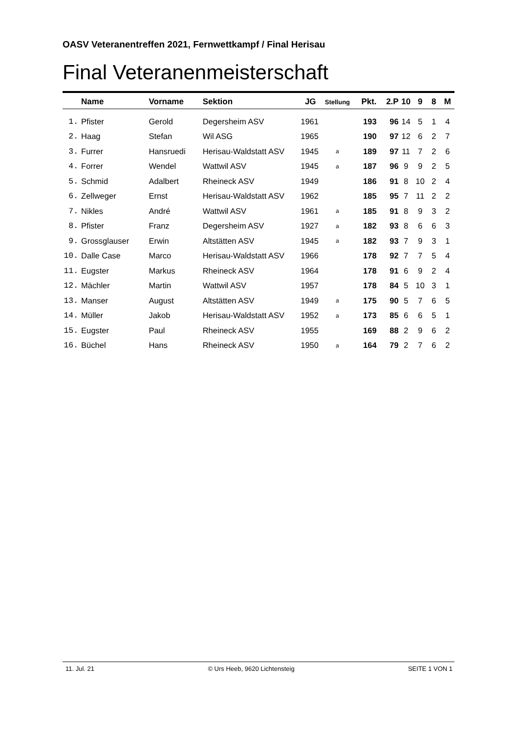OASV Veteranentreffen 2021, Fernwettkampf / Final Herisau
Final Veteranenmeisterschaft
| | Name | Vorname | Sektion | JG | Stellung | Pkt. | 2.P | 10 | 9 | 8 | M |
| --- | --- | --- | --- | --- | --- | --- | --- | --- | --- | --- | --- |
| 1. | Pfister | Gerold | Degersheim ASV | 1961 | | 193 | 96 | 14 | 5 | 1 | 4 |
| 2. | Haag | Stefan | Wil ASG | 1965 | | 190 | 97 | 12 | 6 | 2 | 7 |
| 3. | Furrer | Hansruedi | Herisau-Waldstatt ASV | 1945 | a | 189 | 97 | 11 | 7 | 2 | 6 |
| 4. | Forrer | Wendel | Wattwil ASV | 1945 | a | 187 | 96 | 9 | 9 | 2 | 5 |
| 5. | Schmid | Adalbert | Rheineck ASV | 1949 | | 186 | 91 | 8 | 10 | 2 | 4 |
| 6. | Zellweger | Ernst | Herisau-Waldstatt ASV | 1962 | | 185 | 95 | 7 | 11 | 2 | 2 |
| 7. | Nikles | André | Wattwil ASV | 1961 | a | 185 | 91 | 8 | 9 | 3 | 2 |
| 8. | Pfister | Franz | Degersheim ASV | 1927 | a | 182 | 93 | 8 | 6 | 6 | 3 |
| 9. | Grossglauser | Erwin | Altstätten ASV | 1945 | a | 182 | 93 | 7 | 9 | 3 | 1 |
| 10. | Dalle Case | Marco | Herisau-Waldstatt ASV | 1966 | | 178 | 92 | 7 | 7 | 5 | 4 |
| 11. | Eugster | Markus | Rheineck ASV | 1964 | | 178 | 91 | 6 | 9 | 2 | 4 |
| 12. | Mächler | Martin | Wattwil ASV | 1957 | | 178 | 84 | 5 | 10 | 3 | 1 |
| 13. | Manser | August | Altstätten ASV | 1949 | a | 175 | 90 | 5 | 7 | 6 | 5 |
| 14. | Müller | Jakob | Herisau-Waldstatt ASV | 1952 | a | 173 | 85 | 6 | 6 | 5 | 1 |
| 15. | Eugster | Paul | Rheineck ASV | 1955 | | 169 | 88 | 2 | 9 | 6 | 2 |
| 16. | Büchel | Hans | Rheineck ASV | 1950 | a | 164 | 79 | 2 | 7 | 6 | 2 |
11. Jul. 21 © Urs Heeb, 9620 Lichtensteig SEITE 1 VON 1